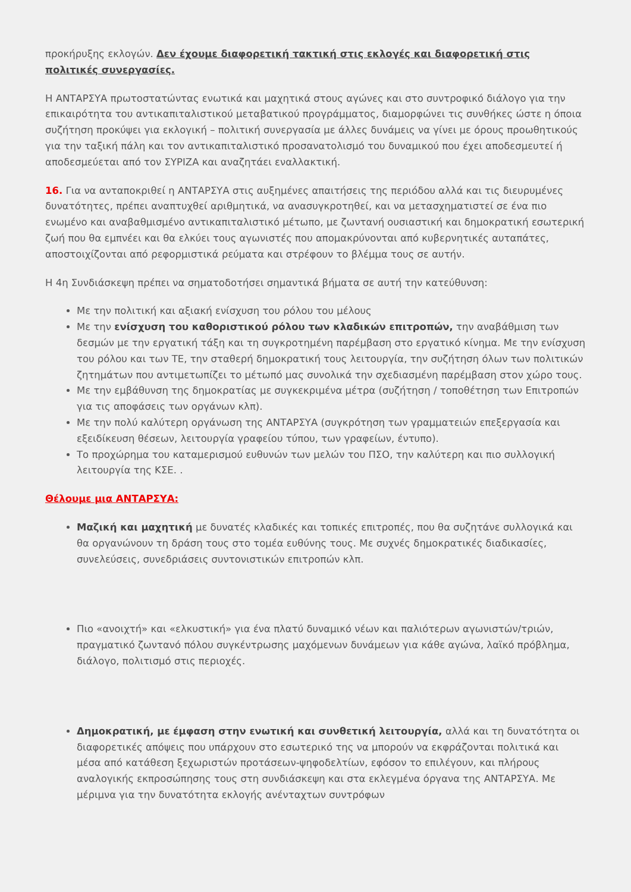προκήρυξης εκλογών. Δεν έχουμε διαφορετική τακτική στις εκλογές και διαφορετική στις πολιτικές συνεργασίες.
Η ΑΝΤΑΡΣΥΑ πρωτοστατώντας ενωτικά και μαχητικά στους αγώνες και στο συντροφικό διάλογο για την επικαιρότητα του αντικαπιταλιστικού μεταβατικού προγράμματος, διαμορφώνει τις συνθήκες ώστε η όποια συζήτηση προκύψει για εκλογική – πολιτική συνεργασία με άλλες δυνάμεις να γίνει με όρους προωθητικούς για την ταξική πάλη και τον αντικαπιταλιστικό προσανατολισμό του δυναμικού που έχει αποδεσμευτεί ή αποδεσμεύεται από τον ΣΥΡΙΖΑ και αναζητάει εναλλακτική.
16. Για να ανταποκριθεί η ΑΝΤΑΡΣΥΑ στις αυξημένες απαιτήσεις της περιόδου αλλά και τις διευρυμένες δυνατότητες, πρέπει αναπτυχθεί αριθμητικά, να ανασυγκροτηθεί, και να μετασχηματιστεί σε ένα πιο ενωμένο και αναβαθμισμένο αντικαπιταλιστικό μέτωπο, με ζωντανή ουσιαστική και δημοκρατική εσωτερική ζωή που θα εμπνέει και θα ελκύει τους αγωνιστές που απομακρύνονται από κυβερνητικές αυταπάτες, αποστοιχίζονται από ρεφορμιστικά ρεύματα και στρέφουν το βλέμμα τους σε αυτήν.
Η 4η Συνδιάσκεψη πρέπει να σηματοδοτήσει σημαντικά βήματα σε αυτή την κατεύθυνση:
Με την πολιτική και αξιακή ενίσχυση του ρόλου του μέλους
Με την ενίσχυση του καθοριστικού ρόλου των κλαδικών επιτροπών, την αναβάθμιση των δεσμών με την εργατική τάξη και τη συγκροτημένη παρέμβαση στο εργατικό κίνημα. Με την ενίσχυση του ρόλου και των ΤΕ, την σταθερή δημοκρατική τους λειτουργία, την συζήτηση όλων των πολιτικών ζητημάτων που αντιμετωπίζει το μέτωπό μας συνολικά την σχεδιασμένη παρέμβαση στον χώρο τους.
Με την εμβάθυνση της δημοκρατίας με συγκεκριμένα μέτρα (συζήτηση / τοποθέτηση των Επιτροπών για τις αποφάσεις των οργάνων κλπ).
Με την πολύ καλύτερη οργάνωση της ΑΝΤΑΡΣΥΑ (συγκρότηση των γραμματειών επεξεργασία και εξειδίκευση θέσεων, λειτουργία γραφείου τύπου, των γραφείων, έντυπο).
Το προχώρημα του καταμερισμού ευθυνών των μελών του ΠΣΟ, την καλύτερη και πιο συλλογική λειτουργία της ΚΣΕ. .
Θέλουμε μια ΑΝΤΑΡΣΥΑ:
Μαζική και μαχητική με δυνατές κλαδικές και τοπικές επιτροπές, που θα συζητάνε συλλογικά και θα οργανώνουν τη δράση τους στο τομέα ευθύνης τους. Με συχνές δημοκρατικές διαδικασίες, συνελεύσεις, συνεδριάσεις συντονιστικών επιτροπών κλπ.
Πιο «ανοιχτή» και «ελκυστική» για ένα πλατύ δυναμικό νέων και παλιότερων αγωνιστών/τριών, πραγματικό ζωντανό πόλου συγκέντρωσης μαχόμενων δυνάμεων για κάθε αγώνα, λαϊκό πρόβλημα, διάλογο, πολιτισμό στις περιοχές.
Δημοκρατική, με έμφαση στην ενωτική και συνθετική λειτουργία, αλλά και τη δυνατότητα οι διαφορετικές απόψεις που υπάρχουν στο εσωτερικό της να μπορούν να εκφράζονται πολιτικά και μέσα από κατάθεση ξεχωριστών προτάσεων-ψηφοδελτίων, εφόσον το επιλέγουν, και πλήρους αναλογικής εκπροσώπησης τους στη συνδιάσκεψη και στα εκλεγμένα όργανα της ΑΝΤΑΡΣΥΑ. Με μέριμνα για την δυνατότητα εκλογής ανένταχτων συντρόφων